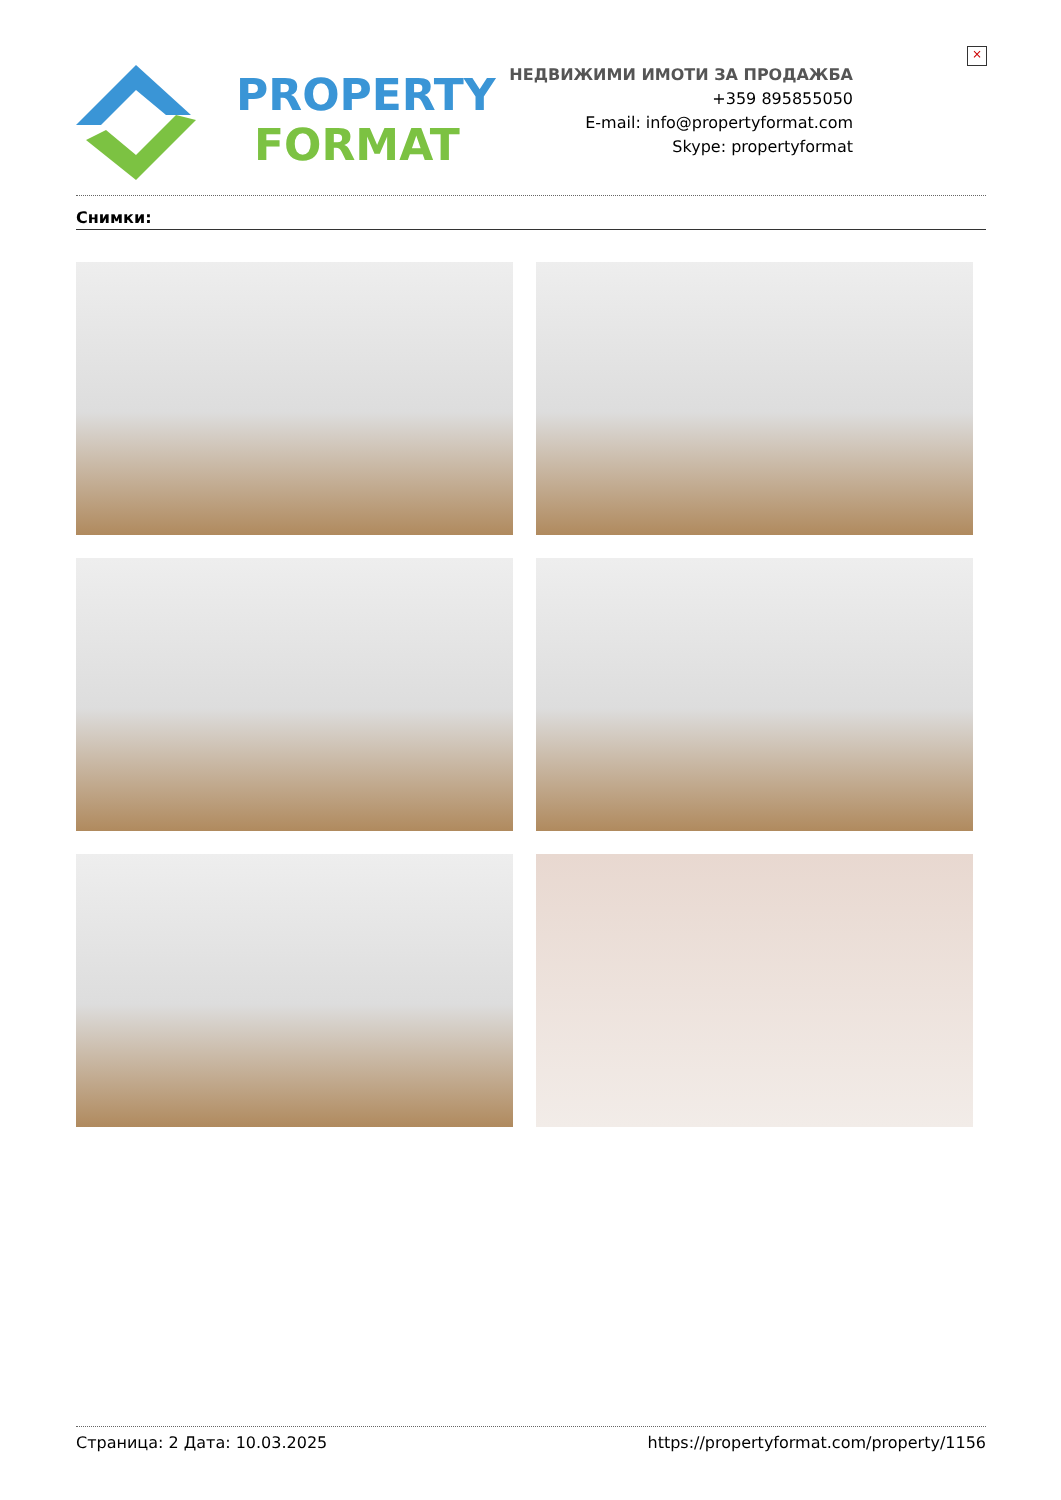×
PROPERTY
FORMAT
НЕДВИЖИМИ ИМОТИ ЗА ПРОДАЖБА
+359 895855050
E-mail: info@propertyformat.com
Skype: propertyformat
Снимки:
Страница: 2 Дата: 10.03.2025 https://propertyformat.com/property/1156